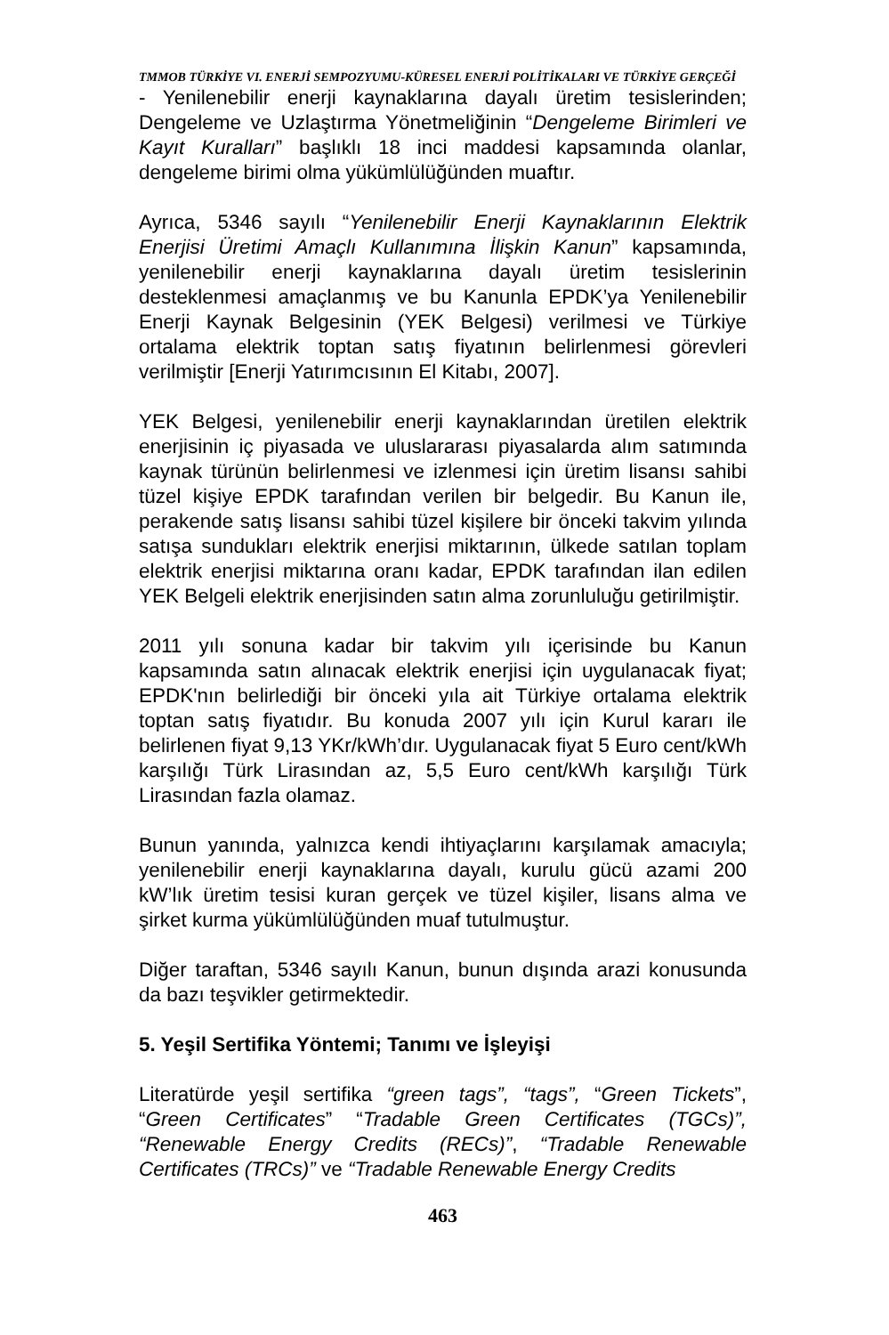TMMOB TÜRKİYE VI. ENERJİ SEMPOZYUMU-KÜRESEL ENERJİ POLİTİKALARI VE TÜRKİYE GERÇEĞİ
- Yenilenebilir enerji kaynaklarına dayalı üretim tesislerinden; Dengeleme ve Uzlaştırma Yönetmeliğinin “Dengeleme Birimleri ve Kayıt Kuralları” başlıklı 18 inci maddesi kapsamında olanlar, dengeleme birimi olma yükümlülüğünden muaftır.
Ayrıca, 5346 sayılı “Yenilenebilir Enerji Kaynaklarının Elektrik Enerjisi Üretimi Amaçlı Kullanımına İlişkin Kanun” kapsamında, yenilenebilir enerji kaynaklarına dayalı üretim tesislerinin desteklenmesi amaçlanmış ve bu Kanunla EPDK’ya Yenilenebilir Enerji Kaynak Belgesinin (YEK Belgesi) verilmesi ve Türkiye ortalama elektrik toptan satış fiyatının belirlenmesi görevleri verilmiştir [Enerji Yatırımcısının El Kitabı, 2007].
YEK Belgesi, yenilenebilir enerji kaynaklarından üretilen elektrik enerjisinin iç piyasada ve uluslararası piyasalarda alım satımında kaynak türünün belirlenmesi ve izlenmesi için üretim lisansı sahibi tüzel kişiye EPDK tarafından verilen bir belgedir. Bu Kanun ile, perakende satış lisansı sahibi tüzel kişilere bir önceki takvim yılında satışa sundukları elektrik enerjisi miktarının, ülkede satılan toplam elektrik enerjisi miktarına oranı kadar, EPDK tarafından ilan edilen YEK Belgeli elektrik enerjisinden satın alma zorunluluğu getirilmiştir.
2011 yılı sonuna kadar bir takvim yılı içerisinde bu Kanun kapsamında satın alınacak elektrik enerjisi için uygulanacak fiyat; EPDK'nın belirlediği bir önceki yıla ait Türkiye ortalama elektrik toptan satış fiyatıdır. Bu konuda 2007 yılı için Kurul kararı ile belirlenen fiyat 9,13 YKr/kWh’dır. Uygulanacak fiyat 5 Euro cent/kWh karşılığı Türk Lirasından az, 5,5 Euro cent/kWh karşılığı Türk Lirasından fazla olamaz.
Bunun yanında, yalnızca kendi ihtiyaçlarını karşılamak amacıyla; yenilenebilir enerji kaynaklarına dayalı, kurulu gücü azami 200 kW’lık üretim tesisi kuran gerçek ve tüzel kişiler, lisans alma ve şirket kurma yükümlülüğünden muaf tutulmuştur.
Diğer taraftan, 5346 sayılı Kanun, bunun dışında arazi konusunda da bazı teşvikler getirmektedir.
5. Yeşil Sertifika Yöntemi; Tanımı ve İşleyişi
Literatürde yeşil sertifika “green tags”, “tags”, “Green Tickets”, “Green Certificates” “Tradable Green Certificates (TGCs)”, “Renewable Energy Credits (RECs)”, “Tradable Renewable Certificates (TRCs)” ve “Tradable Renewable Energy Credits
463